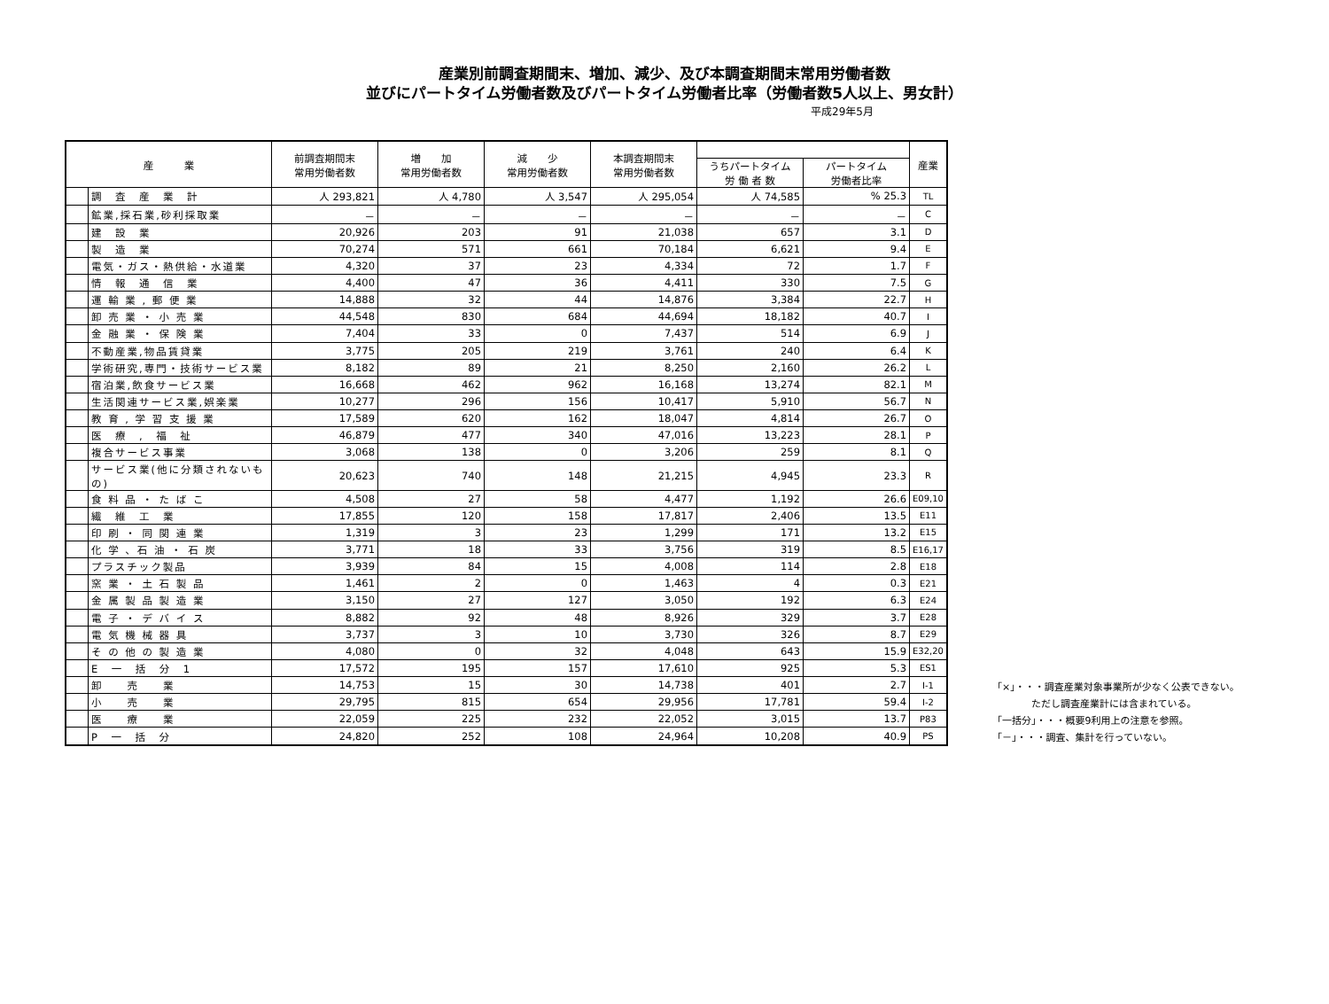産業別前調査期間末、増加、減少、及び本調査期間末常用労働者数
並びにパートタイム労働者数及びパートタイム労働者比率（労働者数5人以上、男女計）
平成29年5月
| 産 業 | | 前調査期間末 常用労働者数 | 増 加 常用労働者数 | 減 少 常用労働者数 | 本調査期間末 常用労働者数 | | | 産業 |
| --- | --- | --- | --- | --- | --- | --- | --- | --- |
| | | | | | | うちパートタイム 労 働 者 数 | パートタイム 労働者比率 | |
| | 調 査 産 業 計 | 人 293,821 | 人 4,780 | 人 3,547 | 人 295,054 | 人 74,585 | % 25.3 | TL |
| | 鉱業,採石業,砂利採取業 | － | － | － | － | － | － | C |
| | 建 設 業 | 20,926 | 203 | 91 | 21,038 | 657 | 3.1 | D |
| | 製 造 業 | 70,274 | 571 | 661 | 70,184 | 6,621 | 9.4 | E |
| | 電気・ガス・熱供給・水道業 | 4,320 | 37 | 23 | 4,334 | 72 | 1.7 | F |
| | 情 報 通 信 業 | 4,400 | 47 | 36 | 4,411 | 330 | 7.5 | G |
| | 運 輸 業 , 郵 便 業 | 14,888 | 32 | 44 | 14,876 | 3,384 | 22.7 | H |
| | 卸 売 業 ・ 小 売 業 | 44,548 | 830 | 684 | 44,694 | 18,182 | 40.7 | I |
| | 金 融 業 ・ 保 険 業 | 7,404 | 33 | 0 | 7,437 | 514 | 6.9 | J |
| | 不動産業,物品賃貸業 | 3,775 | 205 | 219 | 3,761 | 240 | 6.4 | K |
| | 学術研究,専門・技術サービス業 | 8,182 | 89 | 21 | 8,250 | 2,160 | 26.2 | L |
| | 宿泊業,飲食サービス業 | 16,668 | 462 | 962 | 16,168 | 13,274 | 82.1 | M |
| | 生活関連サービス業,娯楽業 | 10,277 | 296 | 156 | 10,417 | 5,910 | 56.7 | N |
| | 教 育 , 学 習 支 援 業 | 17,589 | 620 | 162 | 18,047 | 4,814 | 26.7 | O |
| | 医 療 , 福 祉 | 46,879 | 477 | 340 | 47,016 | 13,223 | 28.1 | P |
| | 複合サービス事業 | 3,068 | 138 | 0 | 3,206 | 259 | 8.1 | Q |
| | サービス業(他に分類されないもの) | 20,623 | 740 | 148 | 21,215 | 4,945 | 23.3 | R |
| | 食 料 品 ・ た ば こ | 4,508 | 27 | 58 | 4,477 | 1,192 | 26.6 | E09,10 |
| | 繊 維 工 業 | 17,855 | 120 | 158 | 17,817 | 2,406 | 13.5 | E11 |
| | 印 刷 ・ 同 関 連 業 | 1,319 | 3 | 23 | 1,299 | 171 | 13.2 | E15 |
| | 化 学 、石 油 ・ 石 炭 | 3,771 | 18 | 33 | 3,756 | 319 | 8.5 | E16,17 |
| | プラスチック製品 | 3,939 | 84 | 15 | 4,008 | 114 | 2.8 | E18 |
| | 窯 業 ・ 土 石 製 品 | 1,461 | 2 | 0 | 1,463 | 4 | 0.3 | E21 |
| | 金 属 製 品 製 造 業 | 3,150 | 27 | 127 | 3,050 | 192 | 6.3 | E24 |
| | 電 子 ・ デ バ イ ス | 8,882 | 92 | 48 | 8,926 | 329 | 3.7 | E28 |
| | 電 気 機 械 器 具 | 3,737 | 3 | 10 | 3,730 | 326 | 8.7 | E29 |
| | そ の 他 の 製 造 業 | 4,080 | 0 | 32 | 4,048 | 643 | 15.9 | E32,20 |
| | E 一 括 分 1 | 17,572 | 195 | 157 | 17,610 | 925 | 5.3 | ES1 |
| | 卸 売 業 | 14,753 | 15 | 30 | 14,738 | 401 | 2.7 | I-1 |
| | 小 売 業 | 29,795 | 815 | 654 | 29,956 | 17,781 | 59.4 | I-2 |
| | 医 療 業 | 22,059 | 225 | 232 | 22,052 | 3,015 | 13.7 | P83 |
| | P 一 括 分 | 24,820 | 252 | 108 | 24,964 | 10,208 | 40.9 | PS |
「×」・・・調査産業対象事業所が少なく公表できない。
　　　　ただし調査産業計には含まれている。
「一括分」・・・概要9利用上の注意を参照。
「－」・・・調査、集計を行っていない。